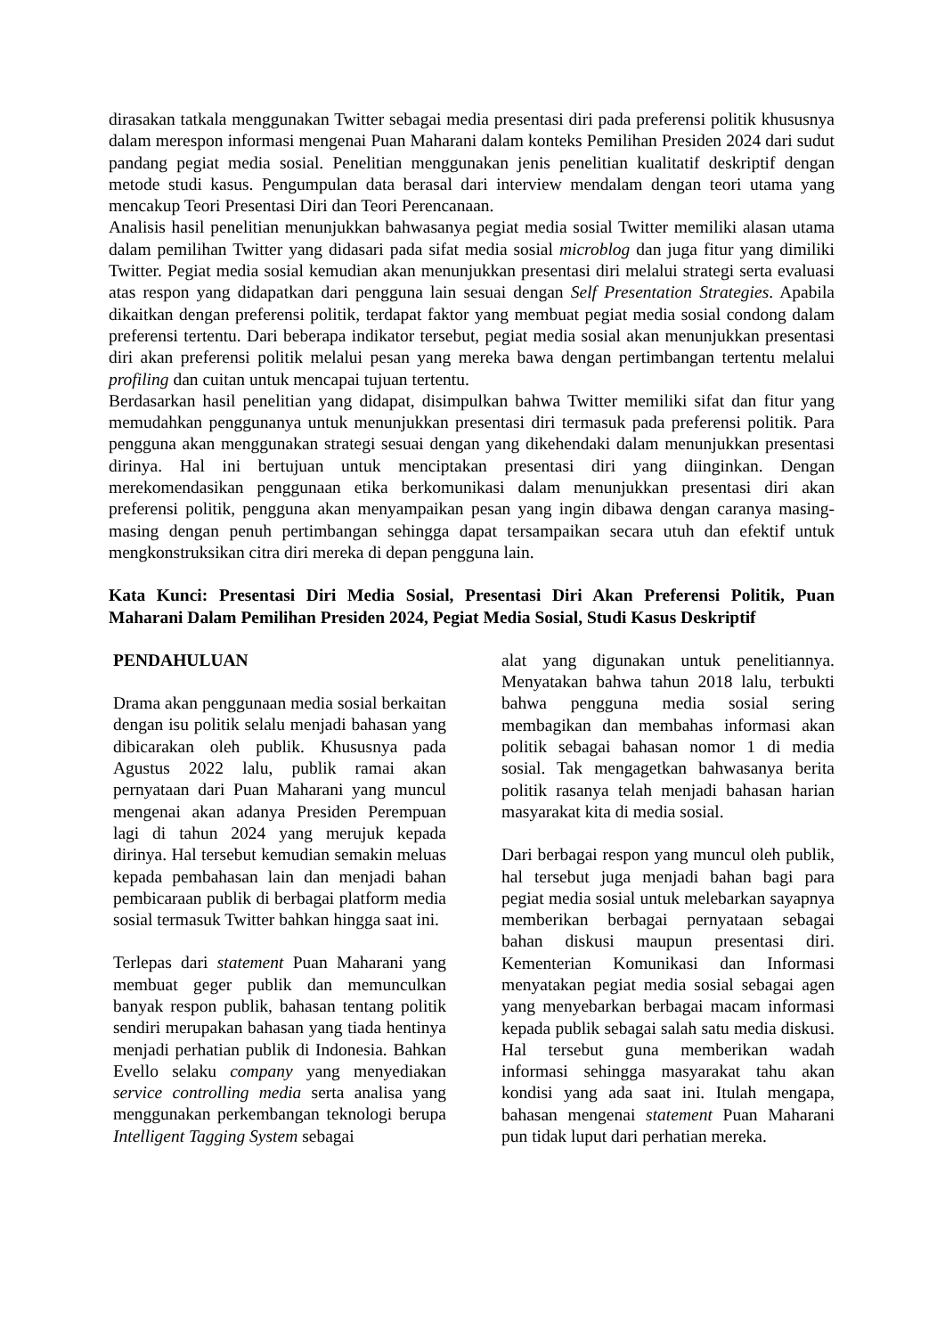dirasakan tatkala menggunakan Twitter sebagai media presentasi diri pada preferensi politik khususnya dalam merespon informasi mengenai Puan Maharani dalam konteks Pemilihan Presiden 2024 dari sudut pandang pegiat media sosial. Penelitian menggunakan jenis penelitian kualitatif deskriptif dengan metode studi kasus. Pengumpulan data berasal dari interview mendalam dengan teori utama yang mencakup Teori Presentasi Diri dan Teori Perencanaan.
Analisis hasil penelitian menunjukkan bahwasanya pegiat media sosial Twitter memiliki alasan utama dalam pemilihan Twitter yang didasari pada sifat media sosial microblog dan juga fitur yang dimiliki Twitter. Pegiat media sosial kemudian akan menunjukkan presentasi diri melalui strategi serta evaluasi atas respon yang didapatkan dari pengguna lain sesuai dengan Self Presentation Strategies. Apabila dikaitkan dengan preferensi politik, terdapat faktor yang membuat pegiat media sosial condong dalam preferensi tertentu. Dari beberapa indikator tersebut, pegiat media sosial akan menunjukkan presentasi diri akan preferensi politik melalui pesan yang mereka bawa dengan pertimbangan tertentu melalui profiling dan cuitan untuk mencapai tujuan tertentu.
Berdasarkan hasil penelitian yang didapat, disimpulkan bahwa Twitter memiliki sifat dan fitur yang memudahkan penggunanya untuk menunjukkan presentasi diri termasuk pada preferensi politik. Para pengguna akan menggunakan strategi sesuai dengan yang dikehendaki dalam menunjukkan presentasi dirinya. Hal ini bertujuan untuk menciptakan presentasi diri yang diinginkan. Dengan merekomendasikan penggunaan etika berkomunikasi dalam menunjukkan presentasi diri akan preferensi politik, pengguna akan menyampaikan pesan yang ingin dibawa dengan caranya masing-masing dengan penuh pertimbangan sehingga dapat tersampaikan secara utuh dan efektif untuk mengkonstruksikan citra diri mereka di depan pengguna lain.
Kata Kunci: Presentasi Diri Media Sosial, Presentasi Diri Akan Preferensi Politik, Puan Maharani Dalam Pemilihan Presiden 2024, Pegiat Media Sosial, Studi Kasus Deskriptif
PENDAHULUAN
Drama akan penggunaan media sosial berkaitan dengan isu politik selalu menjadi bahasan yang dibicarakan oleh publik. Khususnya pada Agustus 2022 lalu, publik ramai akan pernyataan dari Puan Maharani yang muncul mengenai akan adanya Presiden Perempuan lagi di tahun 2024 yang merujuk kepada dirinya. Hal tersebut kemudian semakin meluas kepada pembahasan lain dan menjadi bahan pembicaraan publik di berbagai platform media sosial termasuk Twitter bahkan hingga saat ini.
Terlepas dari statement Puan Maharani yang membuat geger publik dan memunculkan banyak respon publik, bahasan tentang politik sendiri merupakan bahasan yang tiada hentinya menjadi perhatian publik di Indonesia. Bahkan Evello selaku company yang menyediakan service controlling media serta analisa yang menggunakan perkembangan teknologi berupa Intelligent Tagging System sebagai
alat yang digunakan untuk penelitiannya. Menyatakan bahwa tahun 2018 lalu, terbukti bahwa pengguna media sosial sering membagikan dan membahas informasi akan politik sebagai bahasan nomor 1 di media sosial. Tak mengagetkan bahwasanya berita politik rasanya telah menjadi bahasan harian masyarakat kita di media sosial.
Dari berbagai respon yang muncul oleh publik, hal tersebut juga menjadi bahan bagi para pegiat media sosial untuk melebarkan sayapnya memberikan berbagai pernyataan sebagai bahan diskusi maupun presentasi diri. Kementerian Komunikasi dan Informasi menyatakan pegiat media sosial sebagai agen yang menyebarkan berbagai macam informasi kepada publik sebagai salah satu media diskusi. Hal tersebut guna memberikan wadah informasi sehingga masyarakat tahu akan kondisi yang ada saat ini. Itulah mengapa, bahasan mengenai statement Puan Maharani pun tidak luput dari perhatian mereka.